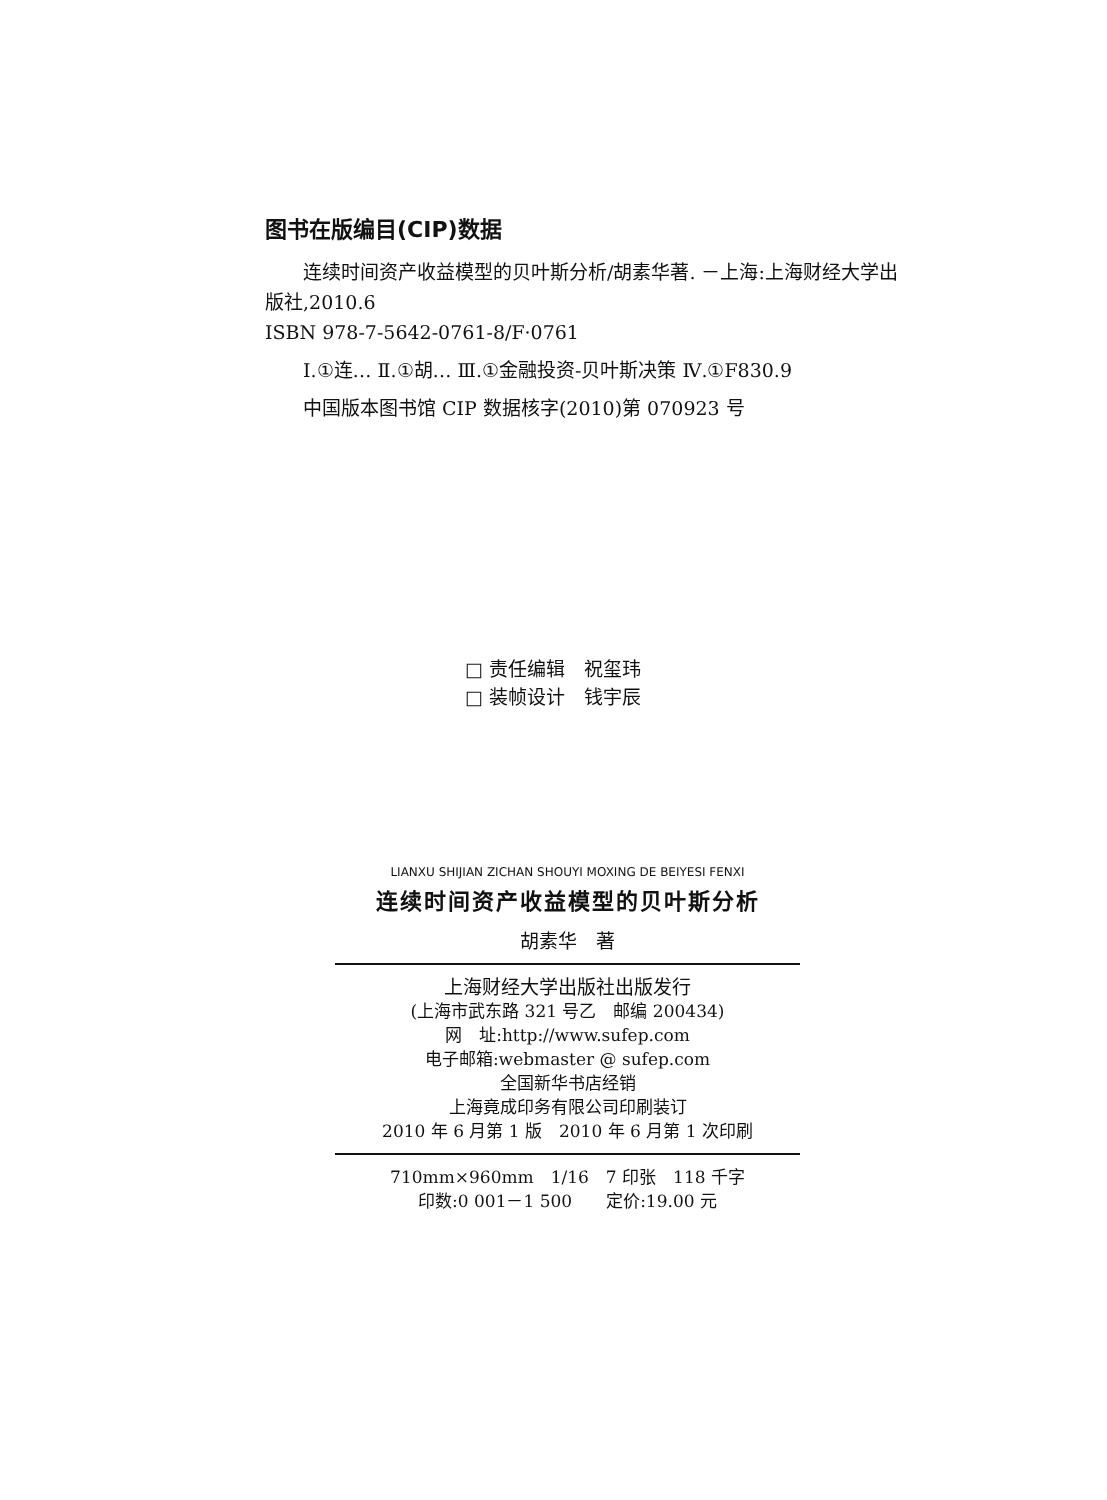图书在版编目(CIP)数据
连续时间资产收益模型的贝叶斯分析/胡素华著. －上海:上海财经大学出版社,2010.6
ISBN 978-7-5642-0761-8/F·0761
Ⅰ.①连… Ⅱ.①胡… Ⅲ.①金融投资-贝叶斯决策 Ⅳ.①F830.9
中国版本图书馆 CIP 数据核字(2010)第 070923 号
□ 责任编辑　祝玺玮
□ 装帧设计　钱宇辰
LIANXU SHIJIAN ZICHAN SHOUYI MOXING DE BEIYESI FENXI
连续时间资产收益模型的贝叶斯分析
胡素华　著
上海财经大学出版社出版发行
(上海市武东路 321 号乙　邮编 200434)
网　址:http://www.sufep.com
电子邮箱:webmaster @ sufep.com
全国新华书店经销
上海竟成印务有限公司印刷装订
2010 年 6 月第 1 版　2010 年 6 月第 1 次印刷
710mm×960mm　1/16　7 印张　118 千字
印数:0 001－1 500　　定价:19.00 元